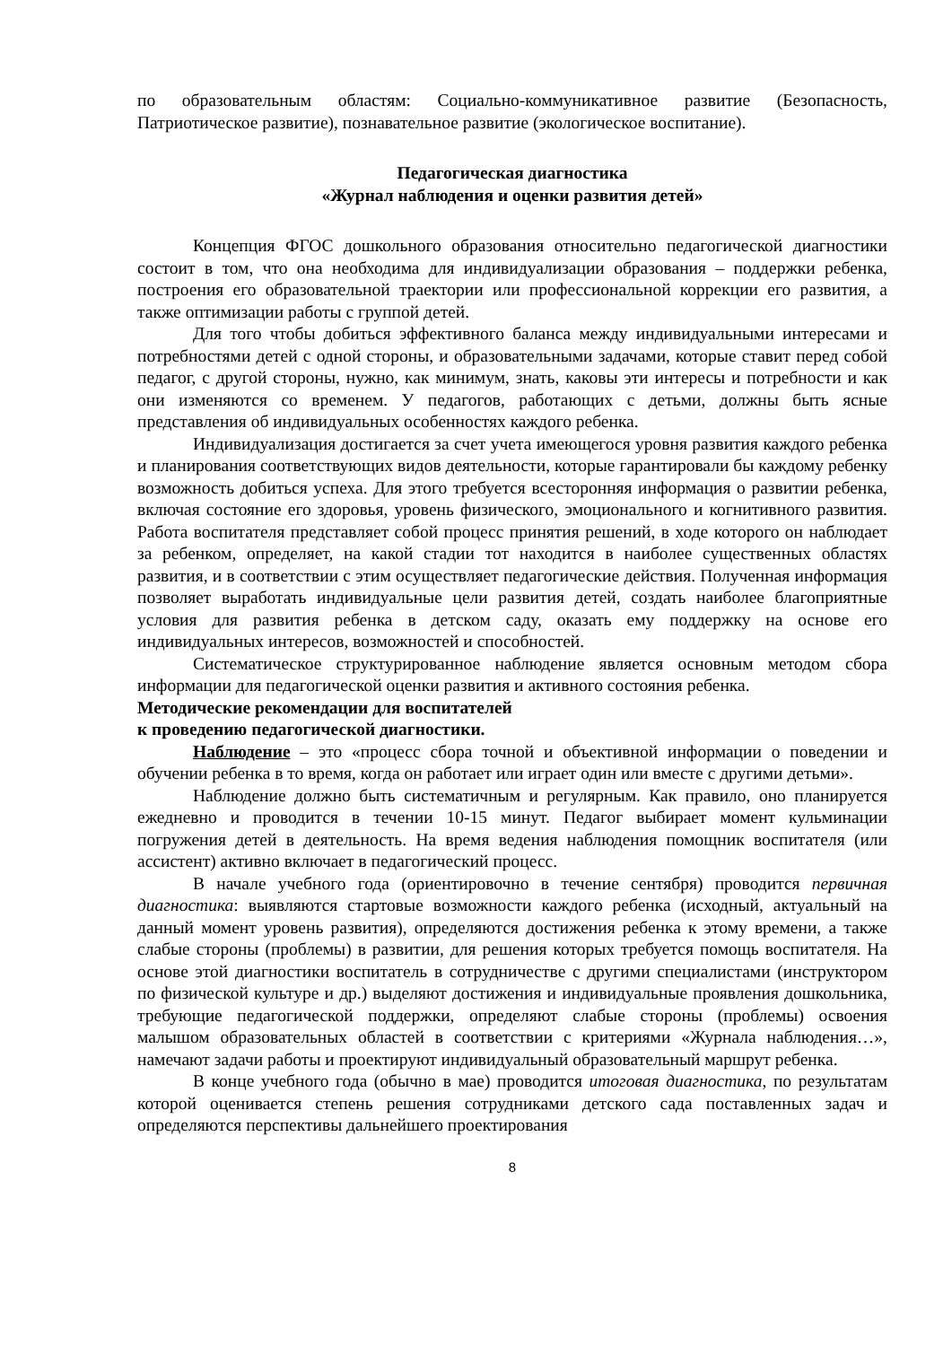по образовательным областям: Социально-коммуникативное развитие (Безопасность, Патриотическое развитие), познавательное развитие (экологическое воспитание).
Педагогическая диагностика
«Журнал наблюдения и оценки развития детей»
Концепция ФГОС дошкольного образования относительно педагогической диагностики состоит в том, что она необходима для индивидуализации образования – поддержки ребенка, построения его образовательной траектории или профессиональной коррекции его развития, а также оптимизации работы с группой детей.
Для того чтобы добиться эффективного баланса между индивидуальными интересами и потребностями детей с одной стороны, и образовательными задачами, которые ставит перед собой педагог, с другой стороны, нужно, как минимум, знать, каковы эти интересы и потребности и как они изменяются со временем. У педагогов, работающих с детьми, должны быть ясные представления об индивидуальных особенностях каждого ребенка.
Индивидуализация достигается за счет учета имеющегося уровня развития каждого ребенка и планирования соответствующих видов деятельности, которые гарантировали бы каждому ребенку возможность добиться успеха. Для этого требуется всесторонняя информация о развитии ребенка, включая состояние его здоровья, уровень физического, эмоционального и когнитивного развития. Работа воспитателя представляет собой процесс принятия решений, в ходе которого он наблюдает за ребенком, определяет, на какой стадии тот находится в наиболее существенных областях развития, и в соответствии с этим осуществляет педагогические действия. Полученная информация позволяет выработать индивидуальные цели развития детей, создать наиболее благоприятные условия для развития ребенка в детском саду, оказать ему поддержку на основе его индивидуальных интересов, возможностей и способностей.
Систематическое структурированное наблюдение является основным методом сбора информации для педагогической оценки развития и активного состояния ребенка.
Методические рекомендации для воспитателей
к проведению педагогической диагностики.
Наблюдение – это «процесс сбора точной и объективной информации о поведении и обучении ребенка в то время, когда он работает или играет один или вместе с другими детьми».
Наблюдение должно быть систематичным и регулярным. Как правило, оно планируется ежедневно и проводится в течении 10-15 минут. Педагог выбирает момент кульминации погружения детей в деятельность. На время ведения наблюдения помощник воспитателя (или ассистент) активно включает в педагогический процесс.
В начале учебного года (ориентировочно в течение сентября) проводится первичная диагностика: выявляются стартовые возможности каждого ребенка (исходный, актуальный на данный момент уровень развития), определяются достижения ребенка к этому времени, а также слабые стороны (проблемы) в развитии, для решения которых требуется помощь воспитателя. На основе этой диагностики воспитатель в сотрудничестве с другими специалистами (инструктором по физической культуре и др.) выделяют достижения и индивидуальные проявления дошкольника, требующие педагогической поддержки, определяют слабые стороны (проблемы) освоения малышом образовательных областей в соответствии с критериями «Журнала наблюдения…», намечают задачи работы и проектируют индивидуальный образовательный маршрут ребенка.
В конце учебного года (обычно в мае) проводится итоговая диагностика, по результатам которой оценивается степень решения сотрудниками детского сада поставленных задач и определяются перспективы дальнейшего проектирования
8